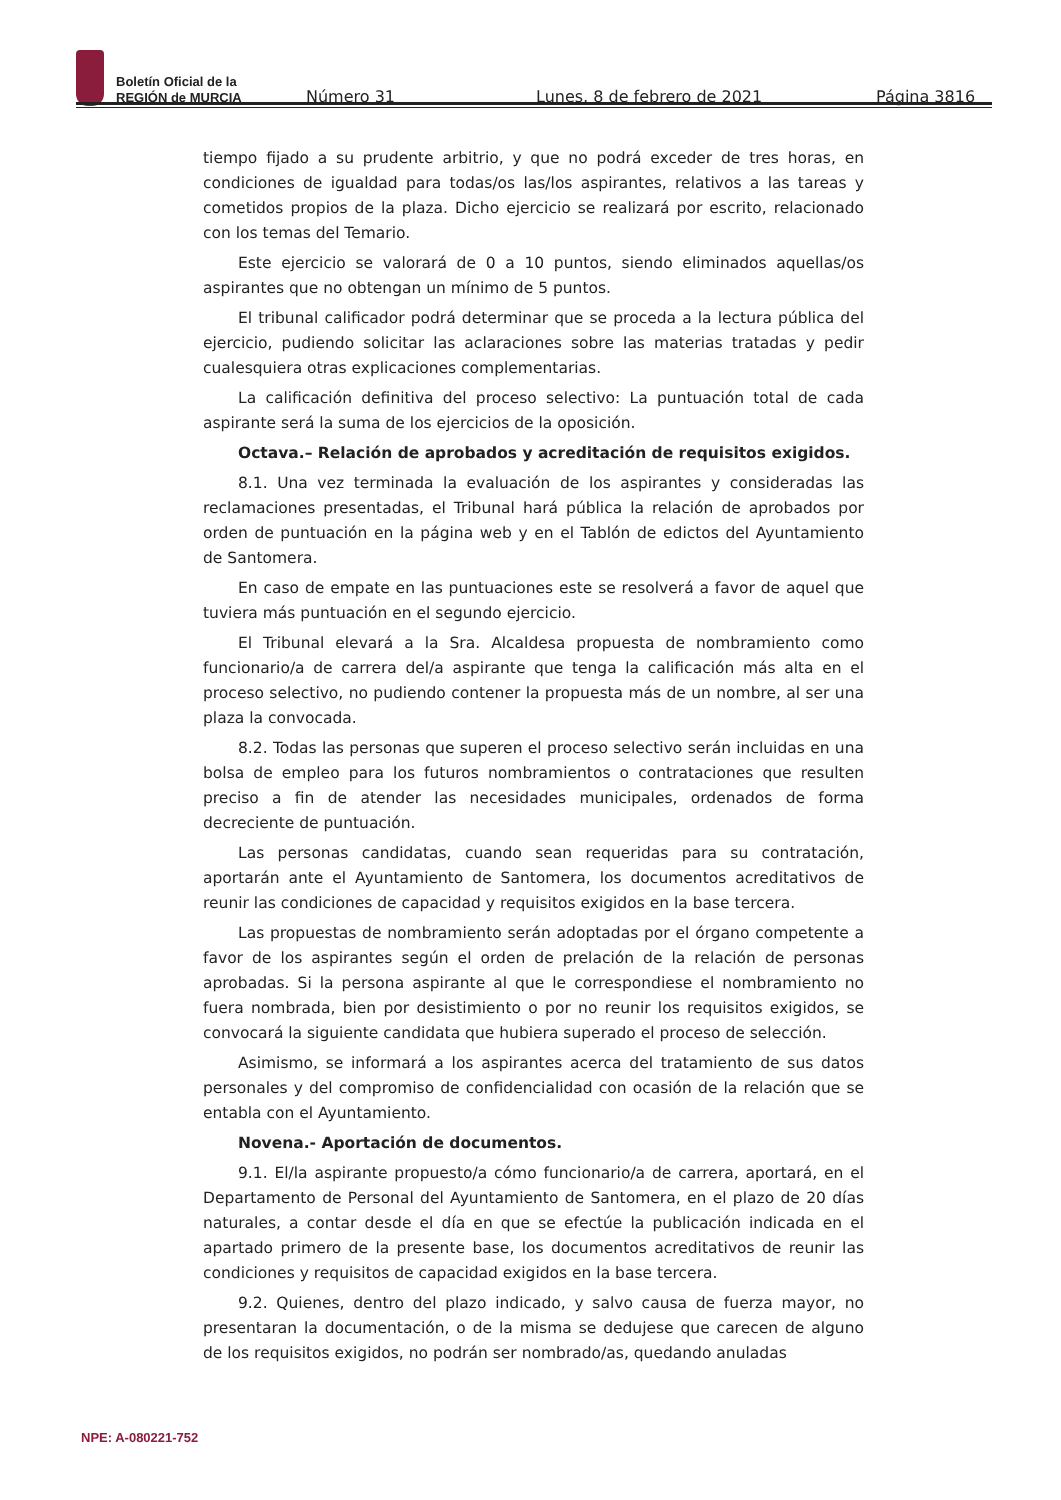Boletín Oficial de la
REGIÓN de MURCIA
Número 31 Lunes, 8 de febrero de 2021 Página 3816
tiempo fijado a su prudente arbitrio, y que no podrá exceder de tres horas, en condiciones de igualdad para todas/os las/los aspirantes, relativos a las tareas y cometidos propios de la plaza. Dicho ejercicio se realizará por escrito, relacionado con los temas del Temario.
Este ejercicio se valorará de 0 a 10 puntos, siendo eliminados aquellas/os aspirantes que no obtengan un mínimo de 5 puntos.
El tribunal calificador podrá determinar que se proceda a la lectura pública del ejercicio, pudiendo solicitar las aclaraciones sobre las materias tratadas y pedir cualesquiera otras explicaciones complementarias.
La calificación definitiva del proceso selectivo: La puntuación total de cada aspirante será la suma de los ejercicios de la oposición.
Octava.– Relación de aprobados y acreditación de requisitos exigidos.
8.1. Una vez terminada la evaluación de los aspirantes y consideradas las reclamaciones presentadas, el Tribunal hará pública la relación de aprobados por orden de puntuación en la página web y en el Tablón de edictos del Ayuntamiento de Santomera.
En caso de empate en las puntuaciones este se resolverá a favor de aquel que tuviera más puntuación en el segundo ejercicio.
El Tribunal elevará a la Sra. Alcaldesa propuesta de nombramiento como funcionario/a de carrera del/a aspirante que tenga la calificación más alta en el proceso selectivo, no pudiendo contener la propuesta más de un nombre, al ser una plaza la convocada.
8.2. Todas las personas que superen el proceso selectivo serán incluidas en una bolsa de empleo para los futuros nombramientos o contrataciones que resulten preciso a fin de atender las necesidades municipales, ordenados de forma decreciente de puntuación.
Las personas candidatas, cuando sean requeridas para su contratación, aportarán ante el Ayuntamiento de Santomera, los documentos acreditativos de reunir las condiciones de capacidad y requisitos exigidos en la base tercera.
Las propuestas de nombramiento serán adoptadas por el órgano competente a favor de los aspirantes según el orden de prelación de la relación de personas aprobadas. Si la persona aspirante al que le correspondiese el nombramiento no fuera nombrada, bien por desistimiento o por no reunir los requisitos exigidos, se convocará la siguiente candidata que hubiera superado el proceso de selección.
Asimismo, se informará a los aspirantes acerca del tratamiento de sus datos personales y del compromiso de confidencialidad con ocasión de la relación que se entabla con el Ayuntamiento.
Novena.- Aportación de documentos.
9.1. El/la aspirante propuesto/a cómo funcionario/a de carrera, aportará, en el Departamento de Personal del Ayuntamiento de Santomera, en el plazo de 20 días naturales, a contar desde el día en que se efectúe la publicación indicada en el apartado primero de la presente base, los documentos acreditativos de reunir las condiciones y requisitos de capacidad exigidos en la base tercera.
9.2. Quienes, dentro del plazo indicado, y salvo causa de fuerza mayor, no presentaran la documentación, o de la misma se dedujese que carecen de alguno de los requisitos exigidos, no podrán ser nombrado/as, quedando anuladas
NPE: A-080221-752